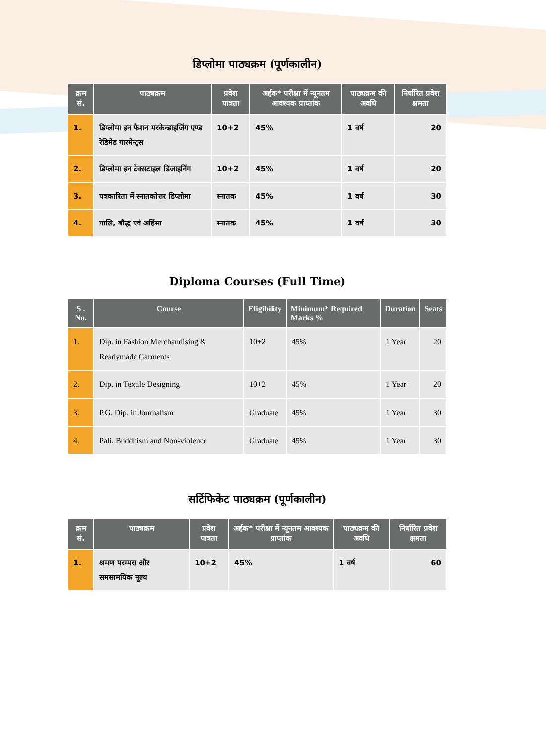डिप्लोमा पाठ्यक्रम (पूर्णकालीन)
| क्रम सं. | पाठ्यक्रम | प्रवेश पात्रता | अर्हक* परीक्षा में न्यूनतम आवश्यक प्राप्तांक | पाठ्यक्रम की अवधि | निर्धारित प्रवेश क्षमता |
| --- | --- | --- | --- | --- | --- |
| 1. | डिप्लोमा इन फैशन मरकेन्डाइजिंग एण्ड रेडिमेड गारमेन्ट्स | 10+2 | 45% | 1 वर्ष | 20 |
| 2. | डिप्लोमा इन टेक्सटाइल डिजाइनिंग | 10+2 | 45% | 1 वर्ष | 20 |
| 3. | पत्रकारिता में स्नातकोत्तर डिप्लोमा | स्नातक | 45% | 1 वर्ष | 30 |
| 4. | पालि, बौद्ध एवं अहिंसा | स्नातक | 45% | 1 वर्ष | 30 |
Diploma Courses (Full Time)
| S . No. | Course | Eligibility | Minimum* Required Marks % | Duration | Seats |
| --- | --- | --- | --- | --- | --- |
| 1. | Dip. in Fashion Merchandising & Readymade Garments | 10+2 | 45% | 1 Year | 20 |
| 2. | Dip. in Textile Designing | 10+2 | 45% | 1 Year | 20 |
| 3. | P.G. Dip. in Journalism | Graduate | 45% | 1 Year | 30 |
| 4. | Pali, Buddhism and Non-violence | Graduate | 45% | 1 Year | 30 |
सर्टिफिकेट पाठ्यक्रम (पूर्णकालीन)
| क्रम सं. | पाठ्यक्रम | प्रवेश पात्रता | अर्हक* परीक्षा में न्यूनतम आवश्यक प्राप्तांक | पाठ्यक्रम की अवधि | निर्धारित प्रवेश क्षमता |
| --- | --- | --- | --- | --- | --- |
| 1. | श्रमण परम्परा और समसामयिक मूल्य | 10+2 | 45% | 1 वर्ष | 60 |